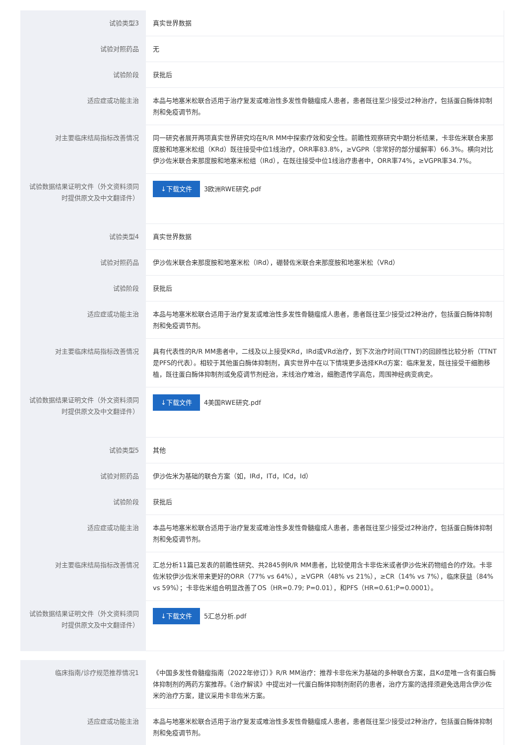| 试验类型3 | 真实世界数据 |
| 试验对照药品 | 无 |
| 试验阶段 | 获批后 |
| 适应症或功能主治 | 本品与地塞米松联合适用于治疗复发或难治性多发性骨髓瘤成人患者，患者既往至少接受过2种治疗，包括蛋白酶体抑制剂和免疫调节剂。 |
| 对主要临床结局指标改善情况 | 同一研究者展开两项真实世界研究均在R/R MM中探索疗效和安全性。前瞻性观察研究中期分析结果，卡非佐米联合来那度胺和地塞米松组（KRd）既往接受中位1线治疗，ORR率83.8%，≥VGPR（非常好的部分缓解率）66.3%。横向对比伊沙佐米联合来那度胺和地塞米松组（IRd），在既往接受中位1线治疗患者中，ORR率74%，≥VGPR率34.7%。 |
| 试验数据结果证明文件（外文资料须同时提供原文及中文翻译件） | ↓下载文件 3欧洲RWE研究.pdf |
| 试验类型4 | 真实世界数据 |
| 试验对照药品 | 伊沙佐米联合来那度胺和地塞米松（IRd），硼替佐米联合来那度胺和地塞米松（VRd） |
| 试验阶段 | 获批后 |
| 适应症或功能主治 | 本品与地塞米松联合适用于治疗复发或难治性多发性骨髓瘤成人患者，患者既往至少接受过2种治疗，包括蛋白酶体抑制剂和免疫调节剂。 |
| 对主要临床结局指标改善情况 | 具有代表性的R/R MM患者中，二线及以上接受KRd，IRd或VRd治疗，到下次治疗时间(TTNT)的回顾性比较分析（TTNT是PFS的代表）。相较于其他蛋白酶体抑制剂，真实世界中在以下情境更多选择KRd方案：临床复发，既往接受干细胞移植，既往蛋白酶体抑制剂或免疫调节剂经治，末线治疗难治，细胞遗传学高危，周围神经病变病史。 |
| 试验数据结果证明文件（外文资料须同时提供原文及中文翻译件） | ↓下载文件 4美国RWE研究.pdf |
| 试验类型5 | 其他 |
| 试验对照药品 | 伊沙佐米为基础的联合方案（如，IRd，ITd，ICd，Id） |
| 试验阶段 | 获批后 |
| 适应症或功能主治 | 本品与地塞米松联合适用于治疗复发或难治性多发性骨髓瘤成人患者，患者既往至少接受过2种治疗，包括蛋白酶体抑制剂和免疫调节剂。 |
| 对主要临床结局指标改善情况 | 汇总分析11篇已发表的前瞻性研究、共2845例R/R MM患者，比较使用含卡非佐米或者伊沙佐米药物组合的疗效。卡非佐米较伊沙佐米带来更好的ORR（77% vs 64%），≥VGPR（48% vs 21%），≥CR（14% vs 7%），临床获益（84% vs 59%）；卡非佐米组合明显改善了OS（HR=0.79; P=0.01），和PFS（HR=0.61;P=0.0001）。 |
| 试验数据结果证明文件（外文资料须同时提供原文及中文翻译件） | ↓下载文件 5汇总分析.pdf |
| 临床指南/诊疗规范推荐情况1 | 《中国多发性骨髓瘤指南（2022年修订）》R/R MM治疗：推荐卡非佐米为基础的多种联合方案，且Kd是唯一含有蛋白酶体抑制剂的两药方案推荐。《治疗解读》中提出对一代蛋白酶体抑制剂耐药的患者，治疗方案的选择须避免选用含伊沙佐米的治疗方案，建议采用卡非佐米方案。 |
| 适应症或功能主治 | 本品与地塞米松联合适用于治疗复发或难治性多发性骨髓瘤成人患者，患者既往至少接受过2种治疗，包括蛋白酶体抑制剂和免疫调节剂。 |